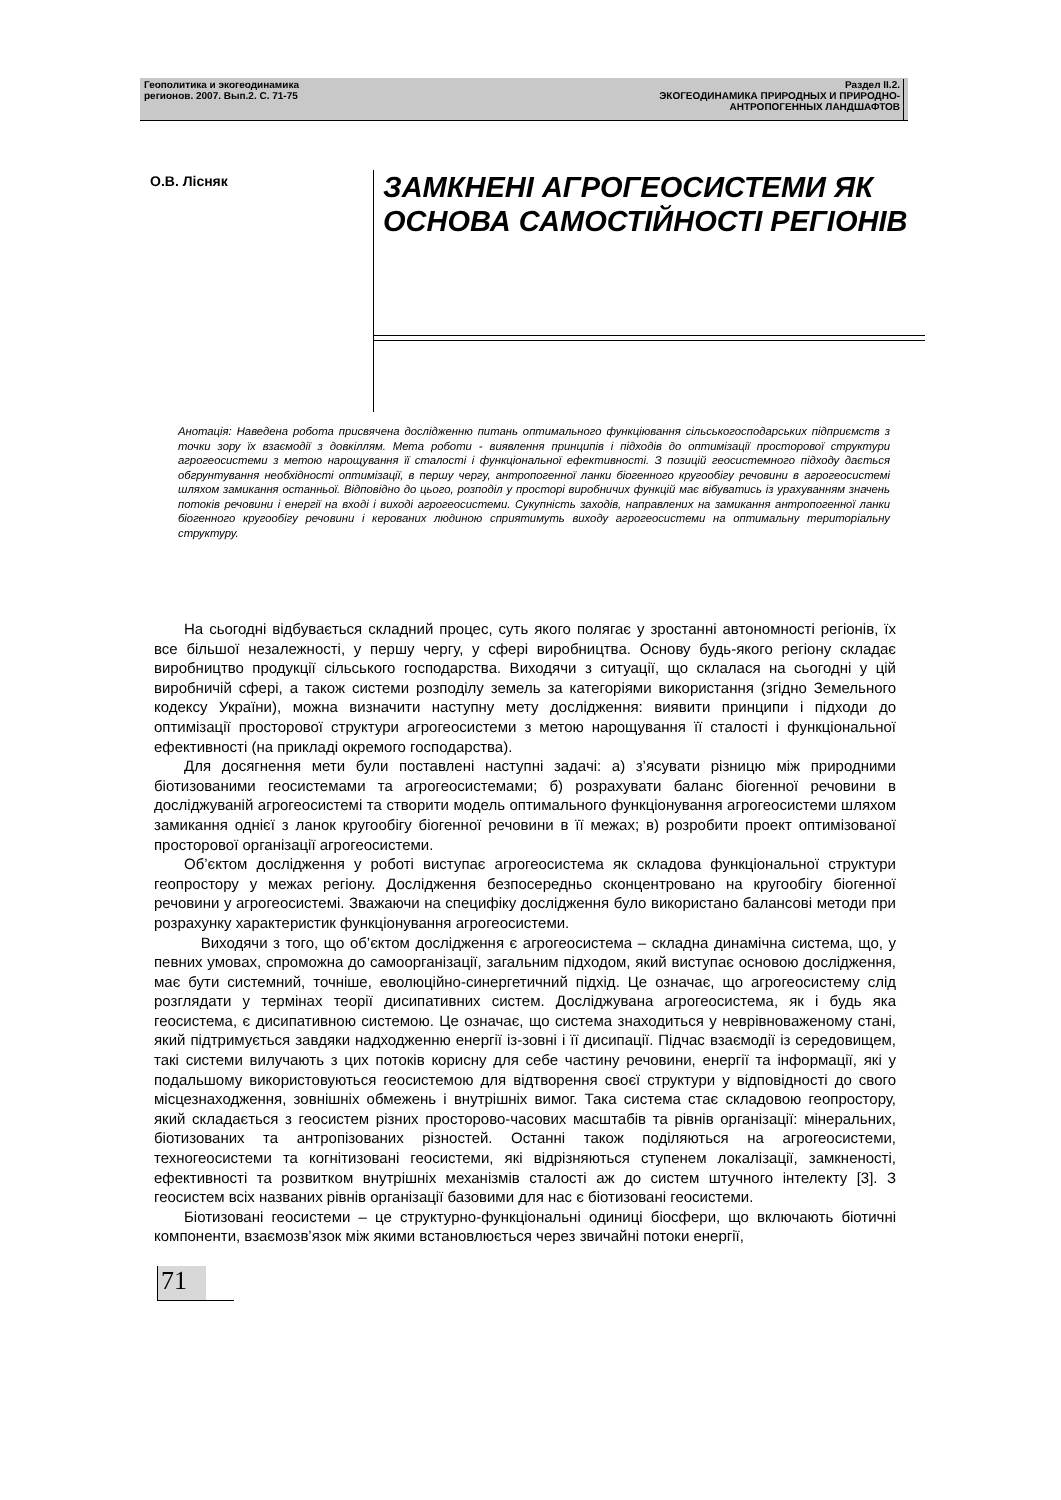Геополитика и экогеодинамика
регионов. 2007. Вып.2. С. 71-75
Раздел II.2.
ЭКОГЕОДИНАМИКА ПРИРОДНЫХ И ПРИРОДНО-
АНТРОПОГЕННЫХ ЛАНДШАФТОВ
О.В. Лісняк
ЗАМКНЕНІ АГРОГЕОСИСТЕМИ ЯК
ОСНОВА САМОСТІЙНОСТІ РЕГІОНІВ
Анотація: Наведена робота присвячена дослідженню питань оптимального функціювання сільськогосподарських підприємств з точки зору їх взаємодії з довкіллям. Мета роботи - виявлення принципів і підходів до оптимізації просторової структури агрогеосистеми з метою нарощування її сталості і функціональної ефективності. З позицій геосистемного підходу дається обгрунтування необхідності оптимізації, в першу чергу, антропогенної ланки біогенного кругообігу речовини в агрогеосистемі шляхом замикання останньої. Відповідно до цього, розподіл у просторі виробничих функцій має вібуватись із урахуванням значень потоків речовини і енергії на вході і виході агрогеосистеми. Сукупність заходів, направлених на замикання антропогенної ланки біогенного кругообігу речовини і керованих людиною сприятимуть виходу агрогеосистеми на оптимальну територіальну структуру.
На сьогодні відбувається складний процес, суть якого полягає у зростанні автономності регіонів, їх все більшої незалежності, у першу чергу, у сфері виробництва. Основу будь-якого регіону складає виробництво продукції сільського господарства. Виходячи з ситуації, що склалася на сьогодні у цій виробничій сфері, а також системи розподілу земель за категоріями використання (згідно Земельного кодексу України), можна визначити наступну мету дослідження: виявити принципи і підходи до оптимізації просторової структури агрогеосистеми з метою нарощування її сталості і функціональної ефективності (на прикладі окремого господарства).
Для досягнення мети були поставлені наступні задачі: а) з’ясувати різницю між природними біотизованими геосистемами та агрогеосистемами; б) розрахувати баланс біогенної речовини в досліджуваній агрогеосистемі та створити модель оптимального функціонування агрогеосистеми шляхом замикання однієї з ланок кругообігу біогенної речовини в її межах; в) розробити проект оптимізованої просторової організації агрогеосистеми.
Об’єктом дослідження у роботі виступає агрогеосистема як складова функціональної структури геопростору у межах регіону. Дослідження безпосередньо сконцентровано на кругообігу біогенної речовини у агрогеосистемі. Зважаючи на специфіку дослідження було використано балансові методи при розрахунку характеристик функціонування агрогеосистеми.
Виходячи з того, що об’єктом дослідження є агрогеосистема – складна динамічна система, що, у певних умовах, спроможна до самоорганізації, загальним підходом, який виступає основою дослідження, має бути системний, точніше, еволюційно-синергетичний підхід. Це означає, що агрогеосистему слід розглядати у термінах теорії дисипативних систем. Досліджувана агрогеосистема, як і будь яка геосистема, є дисипативною системою. Це означає, що система знаходиться у неврівноваженому стані, який підтримується завдяки надходженню енергії із-зовні і її дисипації. Підчас взаємодії із середовищем, такі системи вилучають з цих потоків корисну для себе частину речовини, енергії та інформації, які у подальшому використовуються геосистемою для відтворення своєї структури у відповідності до свого місцезнаходження, зовнішніх обмежень і внутрішніх вимог. Така система стає складовою геопростору, який складається з геосистем різних просторово-часових масштабів та рівнів організації: мінеральних, біотизованих та антропізованих різностей. Останні також поділяються на агрогеосистеми, техногеосистеми та когнітизовані геосистеми, які відрізняються ступенем локалізації, замкненості, ефективності та розвитком внутрішніх механізмів сталості аж до систем штучного інтелекту [3]. З геосистем всіх названих рівнів організації базовими для нас є біотизовані геосистеми.
Біотизовані геосистеми – це структурно-функціональні одиниці біосфери, що включають біотичні компоненти, взаємозв’язок між якими встановлюється через звичайні потоки енергії,
71